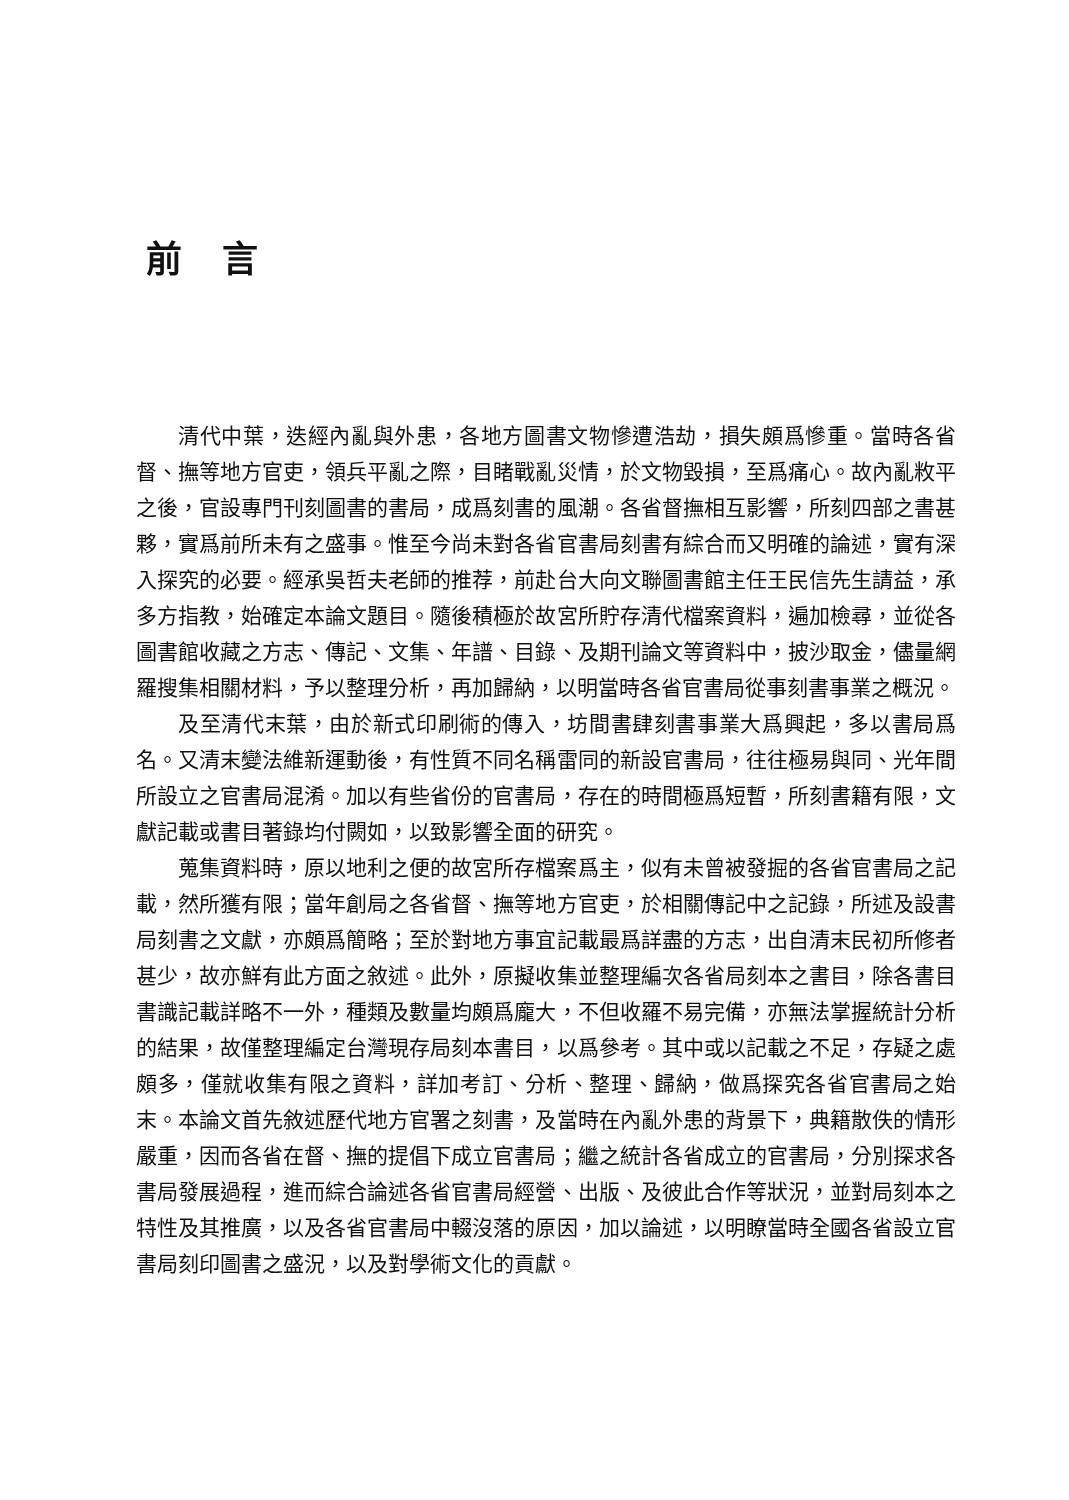前言
清代中葉，迭經內亂與外患，各地方圖書文物慘遭浩劫，損失頗爲慘重。當時各省督、撫等地方官吏，領兵平亂之際，目睹戰亂災情，於文物毀損，至爲痛心。故內亂敉平之後，官設專門刊刻圖書的書局，成爲刻書的風潮。各省督撫相互影響，所刻四部之書甚夥，實爲前所未有之盛事。惟至今尚未對各省官書局刻書有綜合而又明確的論述，實有深入探究的必要。經承吳哲夫老師的推荐，前赴台大向文聯圖書館主任王民信先生請益，承多方指教，始確定本論文題目。隨後積極於故宮所貯存清代檔案資料，遍加檢尋，並從各圖書館收藏之方志、傳記、文集、年譜、目錄、及期刊論文等資料中，披沙取金，儘量網羅搜集相關材料，予以整理分析，再加歸納，以明當時各省官書局從事刻書事業之概況。
及至清代末葉，由於新式印刷術的傳入，坊間書肆刻書事業大爲興起，多以書局爲名。又清末變法維新運動後，有性質不同名稱雷同的新設官書局，往往極易與同、光年間所設立之官書局混淆。加以有些省份的官書局，存在的時間極爲短暫，所刻書籍有限，文獻記載或書目著錄均付闕如，以致影響全面的研究。
蒐集資料時，原以地利之便的故宮所存檔案爲主，似有未曾被發掘的各省官書局之記載，然所獲有限；當年創局之各省督、撫等地方官吏，於相關傳記中之記錄，所述及設書局刻書之文獻，亦頗爲簡略；至於對地方事宜記載最爲詳盡的方志，出自清末民初所修者甚少，故亦鮮有此方面之敘述。此外，原擬收集並整理編次各省局刻本之書目，除各書目書識記載詳略不一外，種類及數量均頗爲龐大，不但收羅不易完備，亦無法掌握統計分析的結果，故僅整理編定台灣現存局刻本書目，以爲參考。其中或以記載之不足，存疑之處頗多，僅就收集有限之資料，詳加考訂、分析、整理、歸納，做爲探究各省官書局之始末。本論文首先敘述歷代地方官署之刻書，及當時在內亂外患的背景下，典籍散佚的情形嚴重，因而各省在督、撫的提倡下成立官書局；繼之統計各省成立的官書局，分別探求各書局發展過程，進而綜合論述各省官書局經營、出版、及彼此合作等狀況，並對局刻本之特性及其推廣，以及各省官書局中輟沒落的原因，加以論述，以明瞭當時全國各省設立官書局刻印圖書之盛況，以及對學術文化的貢獻。